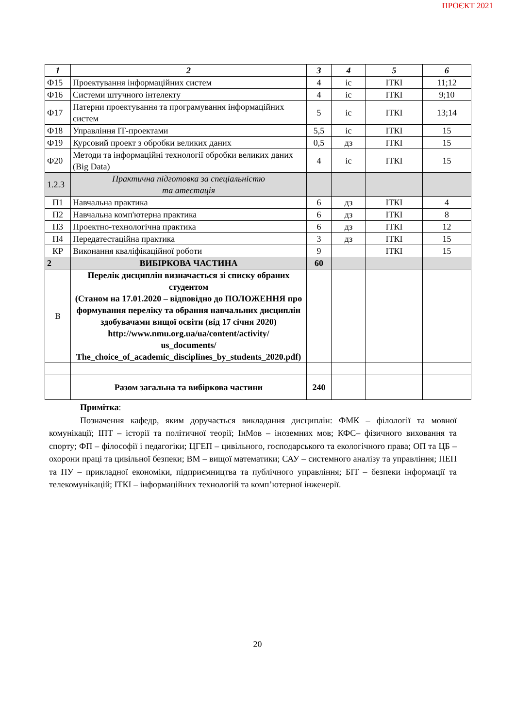ПРОЄКТ 2021
| 1 | 2 | 3 | 4 | 5 | 6 |
| --- | --- | --- | --- | --- | --- |
| Ф15 | Проектування інформаційних систем | 4 | іс | ІТКІ | 11;12 |
| Ф16 | Системи штучного інтелекту | 4 | іс | ІТКІ | 9;10 |
| Ф17 | Патерни проектування та програмування інформаційних систем | 5 | іс | ІТКІ | 13;14 |
| Ф18 | Управління ІТ-проектами | 5,5 | іс | ІТКІ | 15 |
| Ф19 | Курсовий проект з обробки великих даних | 0,5 | дз | ІТКІ | 15 |
| Ф20 | Методи та інформаційні технології обробки великих даних (Big Data) | 4 | іс | ІТКІ | 15 |
| 1.2.3 | Практична підготовка за спеціальністю та атестація | | | | |
| П1 | Навчальна практика | 6 | дз | ІТКІ | 4 |
| П2 | Навчальна комп'ютерна практика | 6 | дз | ІТКІ | 8 |
| П3 | Проектно-технологічна практика | 6 | дз | ІТКІ | 12 |
| П4 | Передатестаційна практика | 3 | дз | ІТКІ | 15 |
| КР | Виконання кваліфікаційної роботи | 9 | | ІТКІ | 15 |
| 2 | ВИБІРКОВА ЧАСТИНА | 60 | | | |
| В | Перелік дисциплін визначається зі списку обраних студентом (Станом на 17.01.2020 – відповідно до ПОЛОЖЕННЯ про формування переліку та обрання навчальних дисциплін здобувачами вищої освіти (від 17 січня 2020) http://www.nmu.org.ua/ua/content/activity/ us_documents/ The_choice_of_academic_disciplines_by_students_2020.pdf) | | | | |
| | Разом загальна та вибіркова частини | 240 | | | |
Примітка:
Позначення кафедр, яким доручається викладання дисциплін: ФМК – філології та мовної комунікації; ІПТ – історії та політичної теорії; ІнМов – іноземних мов; КФС– фізичного виховання та спорту; ФП – філософії і педагогіки; ЦГЕП – цивільного, господарського та екологічного права; ОП та ЦБ – охорони праці та цивільної безпеки; ВМ – вищої математики; САУ – системного аналізу та управління; ПЕП та ПУ – прикладної економіки, підприємництва та публічного управління; БІТ – безпеки інформації та телекомунікацій; ІТКІ – інформаційних технологій та комп’ютерної інженерії.
20